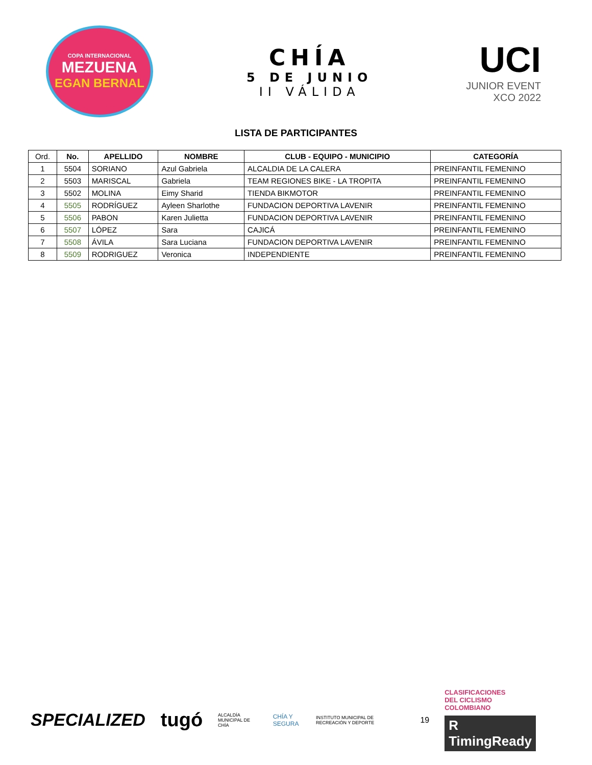COPA INTERNACIONAL
MEZUENA
EGAN BERNAL
CHÍA
5 DE JUNIO
II VÁLIDA
UCI
JUNIOR EVENT
XCO 2022
LISTA DE PARTICIPANTES
| Ord. | No. | APELLIDO | NOMBRE | CLUB - EQUIPO - MUNICIPIO | CATEGORÍA |
| --- | --- | --- | --- | --- | --- |
| 1 | 5504 | SORIANO | Azul Gabriela | ALCALDIA DE LA CALERA | PREINFANTIL FEMENINO |
| 2 | 5503 | MARISCAL | Gabriela | TEAM REGIONES BIKE - LA TROPITA | PREINFANTIL FEMENINO |
| 3 | 5502 | MOLINA | Eimy Sharid | TIENDA BIKMOTOR | PREINFANTIL FEMENINO |
| 4 | 5505 | RODRÍGUEZ | Ayleen Sharlothe | FUNDACION DEPORTIVA LAVENIR | PREINFANTIL FEMENINO |
| 5 | 5506 | PABON | Karen Julietta | FUNDACION DEPORTIVA LAVENIR | PREINFANTIL FEMENINO |
| 6 | 5507 | LÓPEZ | Sara | CAJICÁ | PREINFANTIL FEMENINO |
| 7 | 5508 | ÁVILA | Sara Luciana | FUNDACION DEPORTIVA LAVENIR | PREINFANTIL FEMENINO |
| 8 | 5509 | RODRIGUEZ | Veronica | INDEPENDIENTE | PREINFANTIL FEMENINO |
SPECIALIZED tugó ALCALDÍA MUNICIPAL DE CHÍA CHÍA Y SEGURA INSTITUTO MUNICIPAL DE RECREACIÓN Y DEPORTE 19
CLASIFICACIONES
DEL CICLISMO
COLOMBIANO
R TimingReady